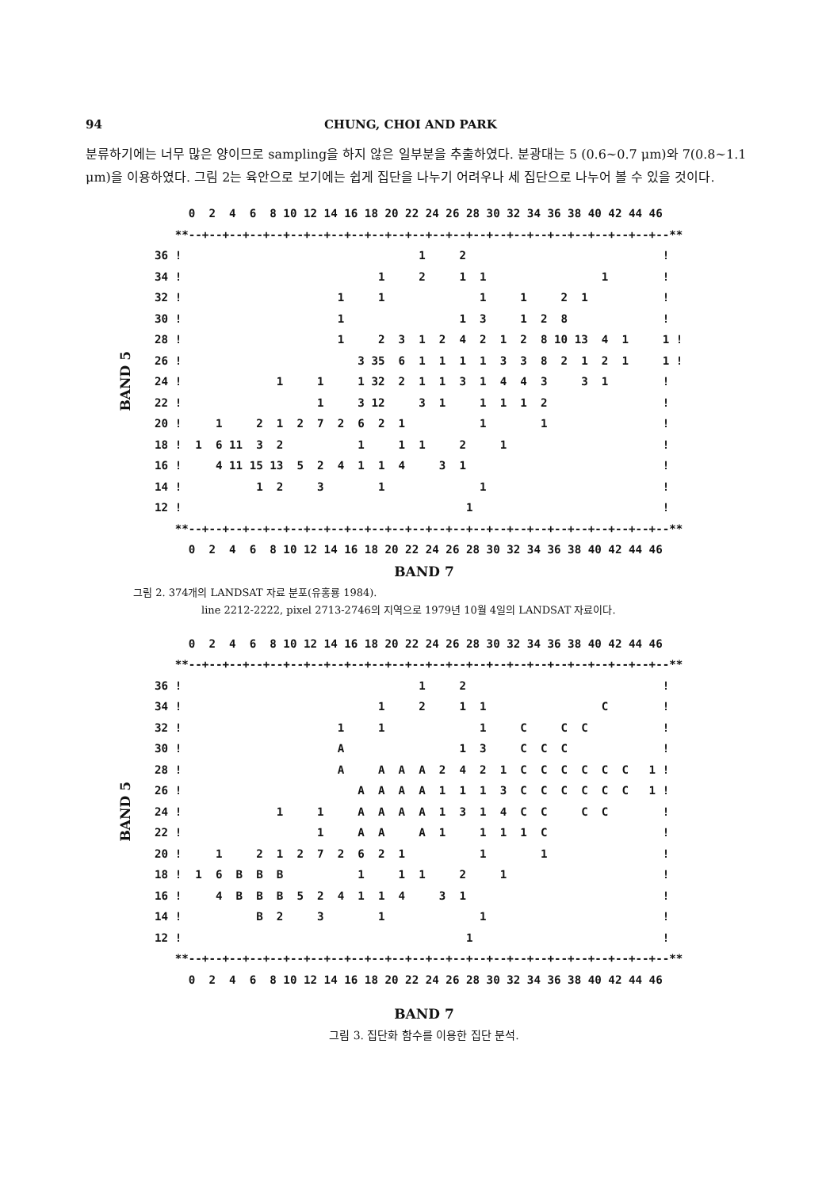94 CHUNG, CHOI AND PARK
분류하기에는 너무 많은 양이므로 sampling을 하지 않은 일부분을 추출하였다. 분광대는 5 (0.6∼0.7 μm)와 7(0.8∼1.1 μm)을 이용하였다. 그림 2는 육안으로 보기에는 쉽게 집단을 나누기 어려우나 세 집단으로 나누어 볼 수 있을 것이다.
BAND 5
       0  2  4  6  8 10 12 14 16 18 20 22 24 26 28 30 32 34 36 38 40 42 44 46
     **--+--+--+--+--+--+--+--+--+--+--+--+--+--+--+--+--+--+--+--+--+--+--+--**
  36 !                                   1     2                             !
  34 !                             1     2     1  1                 1        !
  32 !                       1     1              1     1     2  1           !
  30 !                       1                 1  3     1  2  8              !
  28 !                       1     2  3  1  2  4  2  1  2  8 10 13  4  1     1 !
  26 !                          3 35  6  1  1  1  1  3  3  8  2  1  2  1     1 !
  24 !              1     1     1 32  2  1  1  3  1  4  4  3     3  1        !
  22 !                    1     3 12     3  1     1  1  1  2                 !
  20 !     1     2  1  2  7  2  6  2  1           1        1                 !
  18 !  1  6 11  3  2           1     1  1     2     1                       !
  16 !     4 11 15 13  5  2  4  1  1  4     3  1                             !
  14 !           1  2     3        1              1                          !
  12 !                                          1                            !
     **--+--+--+--+--+--+--+--+--+--+--+--+--+--+--+--+--+--+--+--+--+--+--+--**
       0  2  4  6  8 10 12 14 16 18 20 22 24 26 28 30 32 34 36 38 40 42 44 46
BAND 7
그림 2. 374개의 LANDSAT 자료 분포(유홍룡 1984).
line 2212-2222, pixel 2713-2746의 지역으로 1979년 10월 4일의 LANDSAT 자료이다.
BAND 5
       0  2  4  6  8 10 12 14 16 18 20 22 24 26 28 30 32 34 36 38 40 42 44 46
     **--+--+--+--+--+--+--+--+--+--+--+--+--+--+--+--+--+--+--+--+--+--+--+--**
  36 !                                   1     2                             !
  34 !                             1     2     1  1                 C        !
  32 !                       1     1              1     C     C  C           !
  30 !                       A                 1  3     C  C  C              !
  28 !                       A     A  A  A  2  4  2  1  C  C  C  C  C  C   1 !
  26 !                          A  A  A  A  1  1  1  3  C  C  C  C  C  C   1 !
  24 !              1     1     A  A  A  A  1  3  1  4  C  C     C  C        !
  22 !                    1     A  A     A  1     1  1  1  C                 !
  20 !     1     2  1  2  7  2  6  2  1           1        1                 !
  18 !  1  6  B  B  B           1     1  1     2     1                       !
  16 !     4  B  B  B  5  2  4  1  1  4     3  1                             !
  14 !           B  2     3        1              1                          !
  12 !                                          1                            !
     **--+--+--+--+--+--+--+--+--+--+--+--+--+--+--+--+--+--+--+--+--+--+--+--**
       0  2  4  6  8 10 12 14 16 18 20 22 24 26 28 30 32 34 36 38 40 42 44 46
BAND 7
그림 3. 집단화 함수를 이용한 집단 분석.